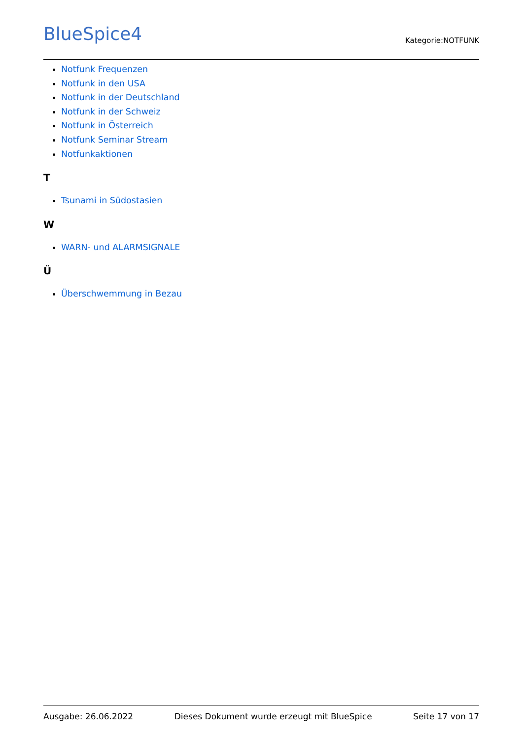BlueSpice4
Kategorie:NOTFUNK
Notfunk Frequenzen
Notfunk in den USA
Notfunk in der Deutschland
Notfunk in der Schweiz
Notfunk in Österreich
Notfunk Seminar Stream
Notfunkaktionen
T
Tsunami in Südostasien
W
WARN- und ALARMSIGNALE
Ü
Überschwemmung in Bezau
Ausgabe: 26.06.2022 Dieses Dokument wurde erzeugt mit BlueSpice Seite 17 von 17